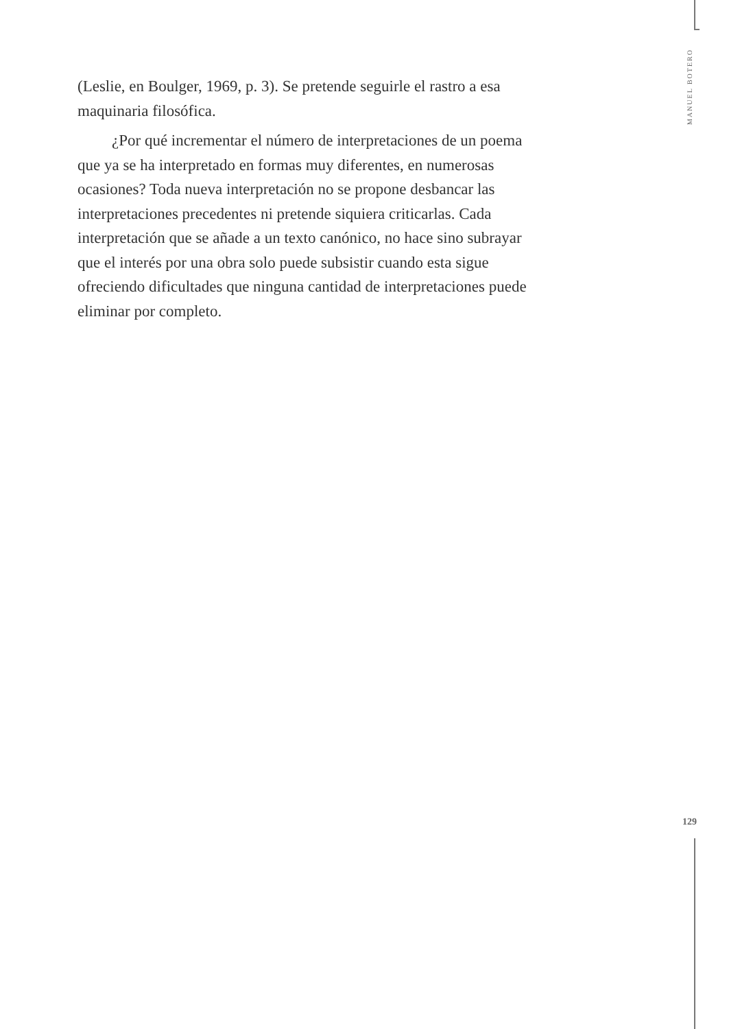MANUEL BOTERO
(Leslie, en Boulger, 1969, p. 3). Se pretende seguirle el rastro a esa maquinaria filosófica.
¿Por qué incrementar el número de interpretaciones de un poema que ya se ha interpretado en formas muy diferentes, en numerosas ocasiones? Toda nueva interpretación no se propone desbancar las interpretaciones precedentes ni pretende siquiera criticarlas. Cada interpretación que se añade a un texto canónico, no hace sino subrayar que el interés por una obra solo puede subsistir cuando esta sigue ofreciendo dificultades que ninguna cantidad de interpretaciones puede eliminar por completo.
129